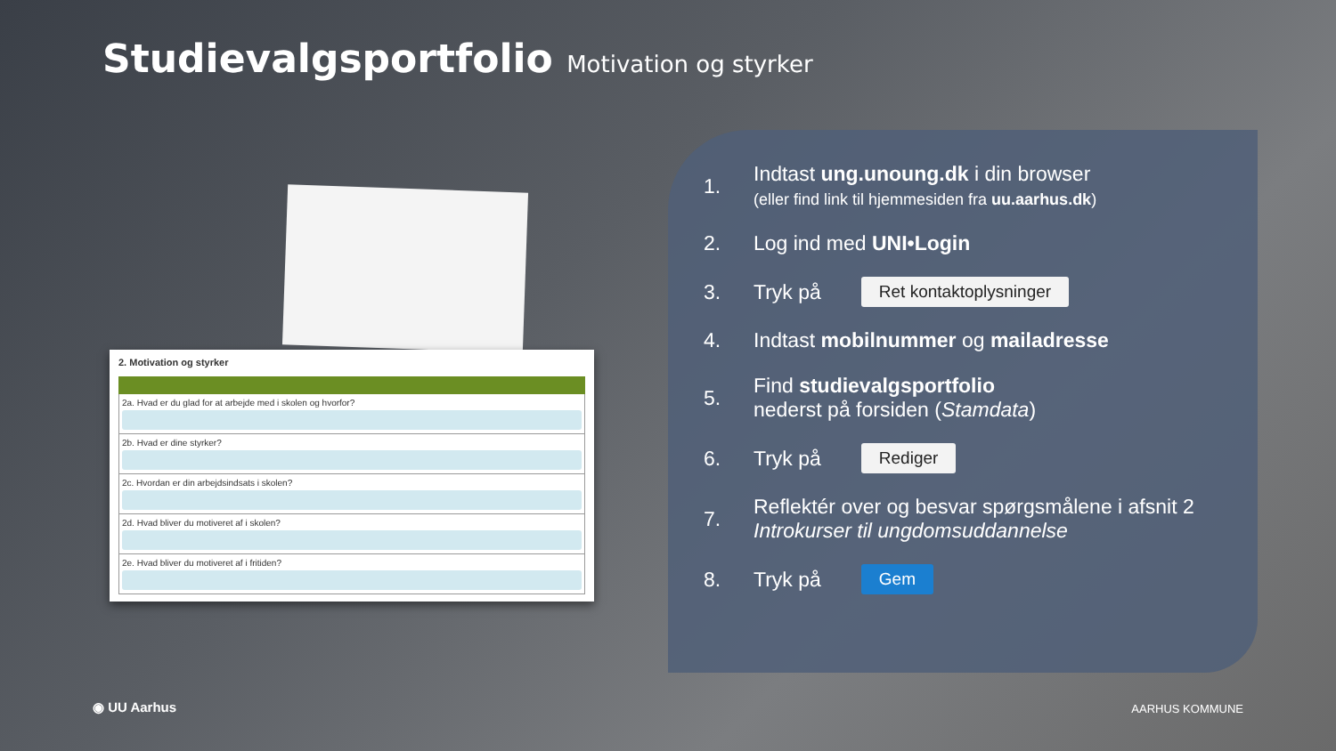Studievalgsportfolio Motivation og styrker
2. Motivation og styrker
2a. Hvad er du glad for at arbejde med i skolen og hvorfor?
2b. Hvad er dine styrker?
2c. Hvordan er din arbejdsindsats i skolen?
2d. Hvad bliver du motiveret af i skolen?
2e. Hvad bliver du motiveret af i fritiden?
1. Indtast ung.unoung.dk i din browser
(eller find link til hjemmesiden fra uu.aarhus.dk)
2. Log ind med UNI•Login
3. Tryk på Ret kontaktoplysninger
4. Indtast mobilnummer og mailadresse
5. Find studievalgsportfolio
nederst på forsiden (Stamdata)
6. Tryk på Rediger
7. Reflektér over og besvar spørgsmålene i afsnit 2
Introkurser til ungdomsuddannelse
8. Tryk på Gem
◉ UU Aarhus AARHUS KOMMUNE